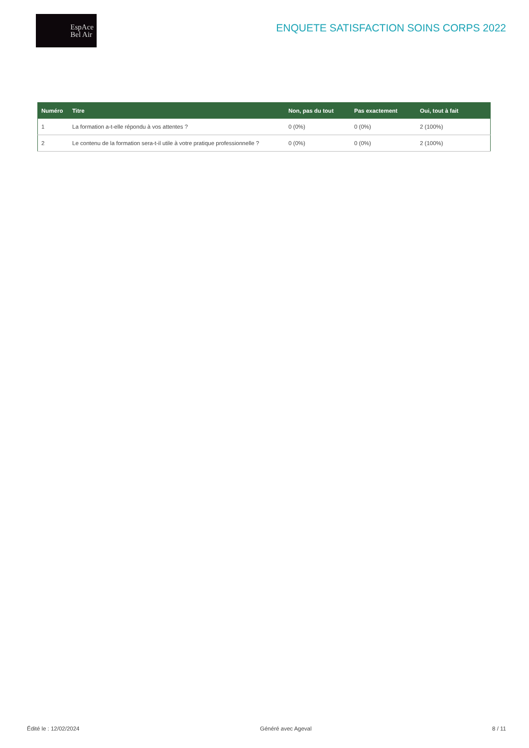EspAce
Bel Air
ENQUETE SATISFACTION SOINS CORPS 2022
| Numéro | Titre | Non, pas du tout | Pas exactement | Oui, tout à fait |
| --- | --- | --- | --- | --- |
| 1 | La formation a-t-elle répondu à vos attentes ? | 0 (0%) | 0 (0%) | 2 (100%) |
| 2 | Le contenu de la formation sera-t-il utile à votre pratique professionnelle ? | 0 (0%) | 0 (0%) | 2 (100%) |
Édité le : 12/02/2024 Généré avec Ageval 8 / 11